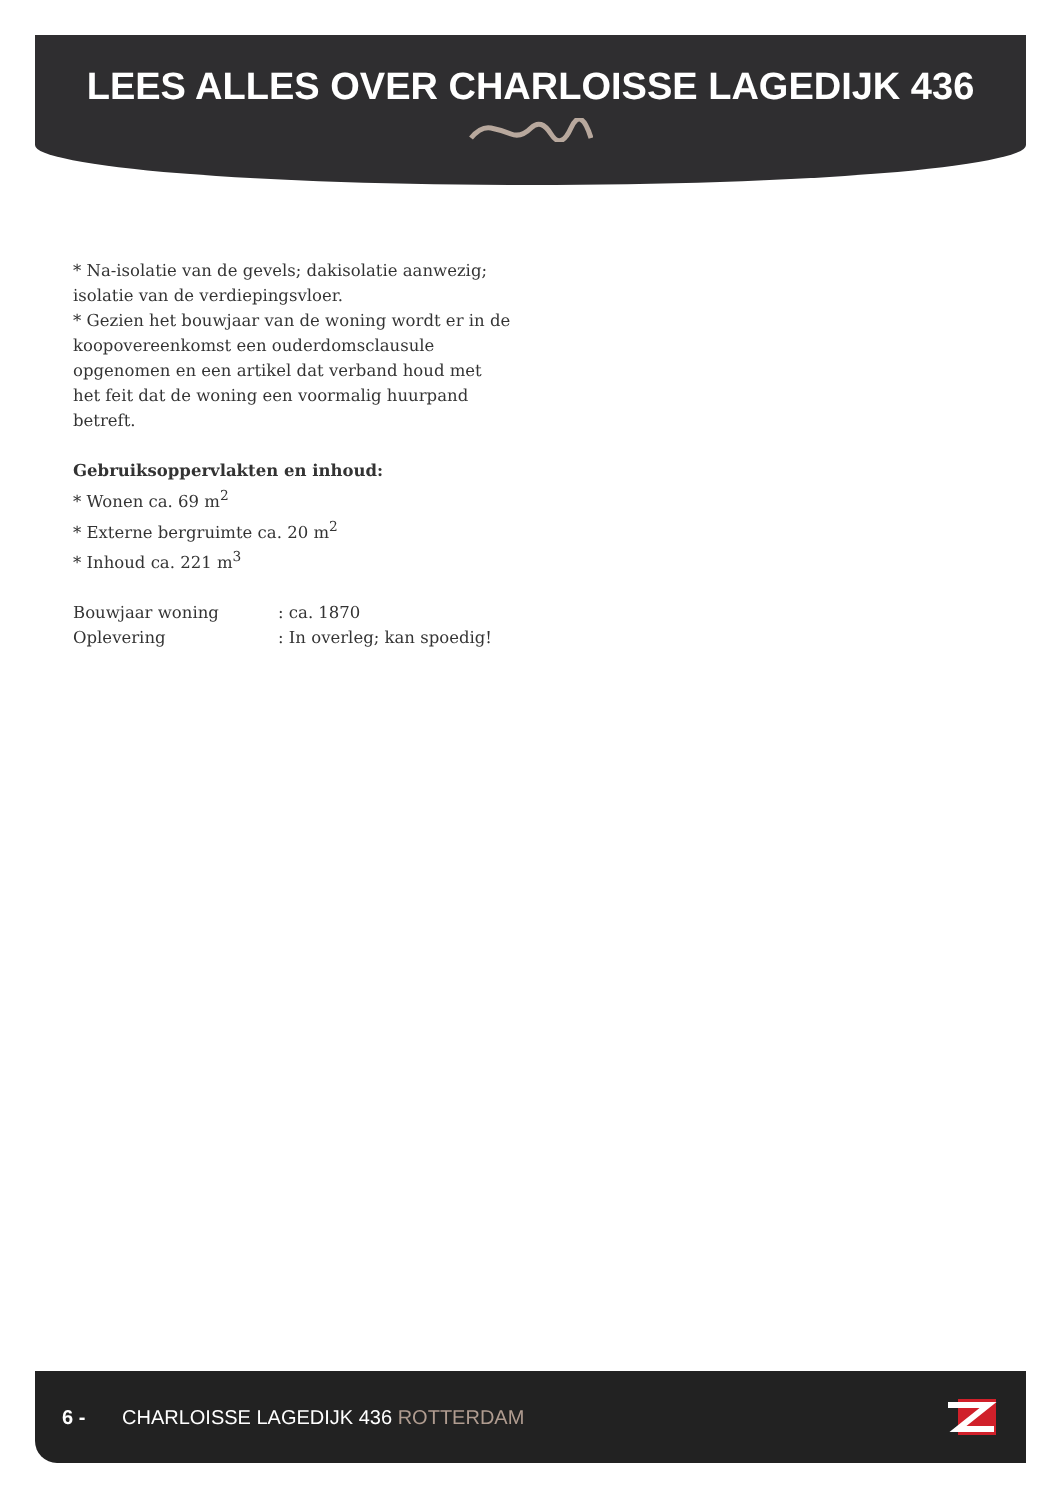LEES ALLES OVER CHARLOISSE LAGEDIJK 436
* Na-isolatie van de gevels; dakisolatie aanwezig; isolatie van de verdiepingsvloer.
* Gezien het bouwjaar van de woning wordt er in de koopovereenkomst een ouderdomsclausule opgenomen en een artikel dat verband houd met het feit dat de woning een voormalig huurpand betreft.
Gebruiksoppervlakten en inhoud:
* Wonen ca. 69 m<sup>2</sup>
* Externe bergruimte ca. 20 m<sup>2</sup>
* Inhoud ca. 221 m<sup>3</sup>
Bouwjaar woning : ca. 1870
Oplevering : In overleg; kan spoedig!
6 - CHARLOISSE LAGEDIJK 436 ROTTERDAM